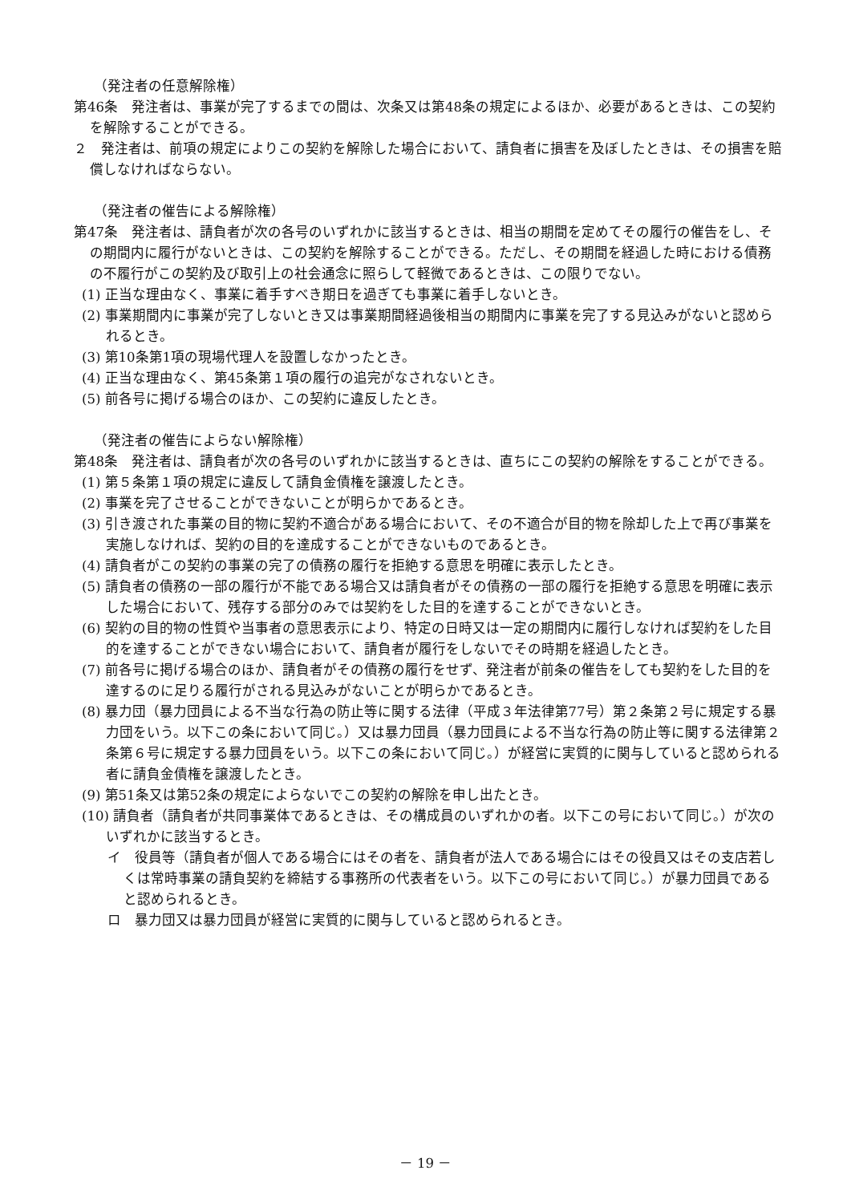（発注者の任意解除権）
第46条　発注者は、事業が完了するまでの間は、次条又は第48条の規定によるほか、必要があるときは、この契約を解除することができる。
２　発注者は、前項の規定によりこの契約を解除した場合において、請負者に損害を及ぼしたときは、その損害を賠償しなければならない。
（発注者の催告による解除権）
第47条　発注者は、請負者が次の各号のいずれかに該当するときは、相当の期間を定めてその履行の催告をし、その期間内に履行がないときは、この契約を解除することができる。ただし、その期間を経過した時における債務の不履行がこの契約及び取引上の社会通念に照らして軽微であるときは、この限りでない。
(1) 正当な理由なく、事業に着手すべき期日を過ぎても事業に着手しないとき。
(2) 事業期間内に事業が完了しないとき又は事業期間経過後相当の期間内に事業を完了する見込みがないと認められるとき。
(3) 第10条第1項の現場代理人を設置しなかったとき。
(4) 正当な理由なく、第45条第１項の履行の追完がなされないとき。
(5) 前各号に掲げる場合のほか、この契約に違反したとき。
（発注者の催告によらない解除権）
第48条　発注者は、請負者が次の各号のいずれかに該当するときは、直ちにこの契約の解除をすることができる。
(1) 第５条第１項の規定に違反して請負金債権を譲渡したとき。
(2) 事業を完了させることができないことが明らかであるとき。
(3) 引き渡された事業の目的物に契約不適合がある場合において、その不適合が目的物を除却した上で再び事業を実施しなければ、契約の目的を達成することができないものであるとき。
(4) 請負者がこの契約の事業の完了の債務の履行を拒絶する意思を明確に表示したとき。
(5) 請負者の債務の一部の履行が不能である場合又は請負者がその債務の一部の履行を拒絶する意思を明確に表示した場合において、残存する部分のみでは契約をした目的を達することができないとき。
(6) 契約の目的物の性質や当事者の意思表示により、特定の日時又は一定の期間内に履行しなければ契約をした目的を達することができない場合において、請負者が履行をしないでその時期を経過したとき。
(7) 前各号に掲げる場合のほか、請負者がその債務の履行をせず、発注者が前条の催告をしても契約をした目的を達するのに足りる履行がされる見込みがないことが明らかであるとき。
(8) 暴力団（暴力団員による不当な行為の防止等に関する法律（平成３年法律第77号）第２条第２号に規定する暴力団をいう。以下この条において同じ。）又は暴力団員（暴力団員による不当な行為の防止等に関する法律第２条第６号に規定する暴力団員をいう。以下この条において同じ。）が経営に実質的に関与していると認められる者に請負金債権を譲渡したとき。
(9) 第51条又は第52条の規定によらないでこの契約の解除を申し出たとき。
(10) 請負者（請負者が共同事業体であるときは、その構成員のいずれかの者。以下この号において同じ。）が次のいずれかに該当するとき。
イ　役員等（請負者が個人である場合にはその者を、請負者が法人である場合にはその役員又はその支店若しくは常時事業の請負契約を締結する事務所の代表者をいう。以下この号において同じ。）が暴力団員であると認められるとき。
ロ　暴力団又は暴力団員が経営に実質的に関与していると認められるとき。
－ 19 －